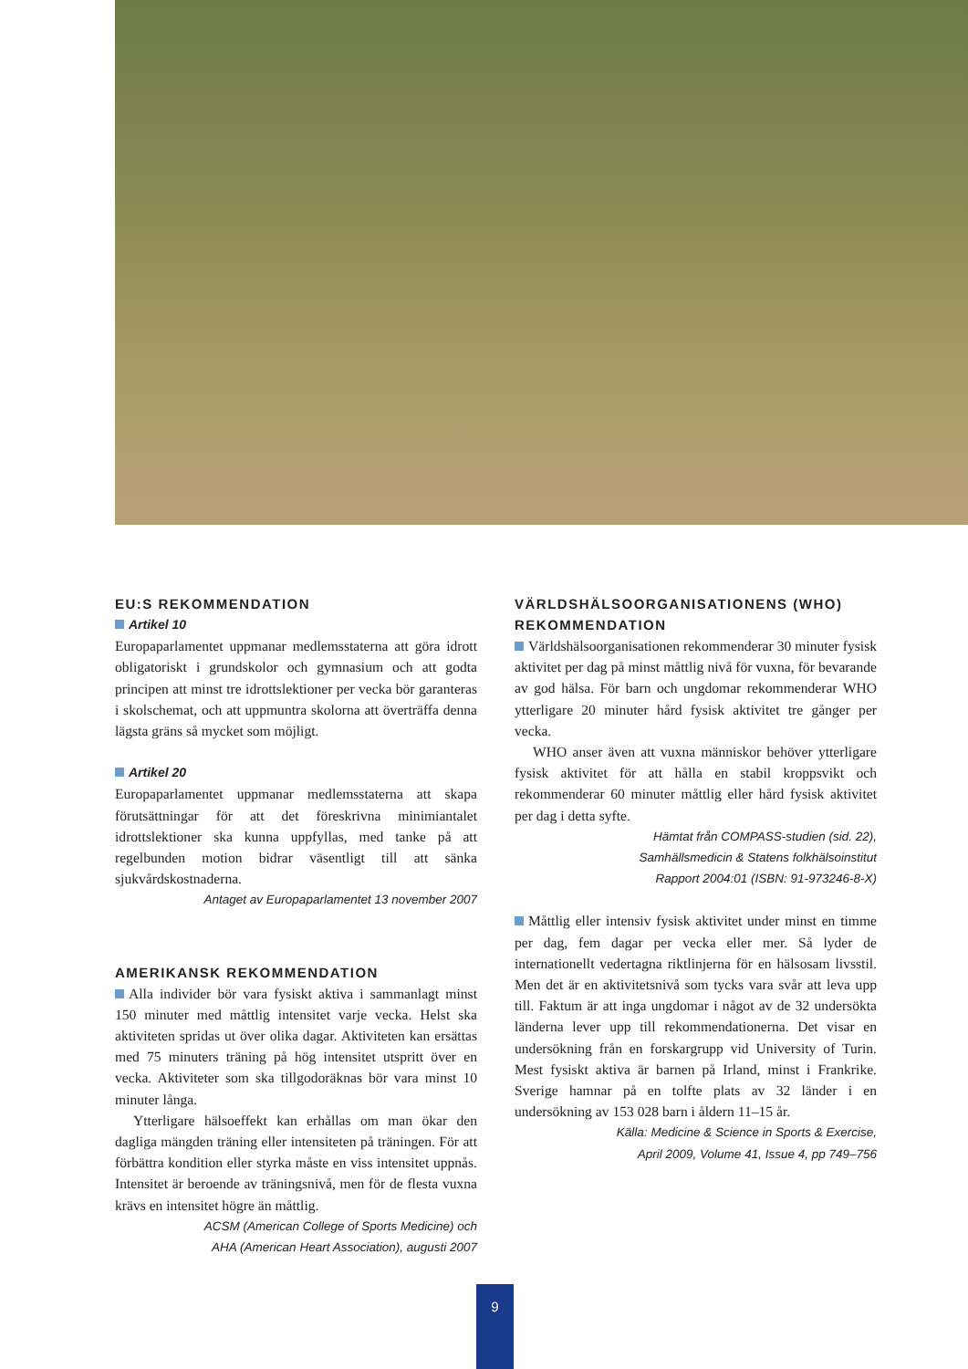EU:S REKOMMENDATION
Artikel 10
Europaparlamentet uppmanar medlemsstaterna att göra idrott obligatoriskt i grundskolor och gymnasium och att godta principen att minst tre idrottslektioner per vecka bör garanteras i skolschemat, och att uppmuntra skolorna att överträffa denna lägsta gräns så mycket som möjligt.
Artikel 20
Europaparlamentet uppmanar medlemsstaterna att skapa förutsättningar för att det föreskrivna minimiantalet idrottslektioner ska kunna uppfyllas, med tanke på att regelbunden motion bidrar väsentligt till att sänka sjukvårdskostnaderna.
Antaget av Europaparlamentet 13 november 2007
AMERIKANSK REKOMMENDATION
Alla individer bör vara fysiskt aktiva i sammanlagt minst 150 minuter med måttlig intensitet varje vecka. Helst ska aktiviteten spridas ut över olika dagar. Aktiviteten kan ersättas med 75 minuters träning på hög intensitet utspritt över en vecka. Aktiviteter som ska tillgodoräknas bör vara minst 10 minuter långa.
Ytterligare hälsoeffekt kan erhållas om man ökar den dagliga mängden träning eller intensiteten på träningen. För att förbättra kondition eller styrka måste en viss intensitet uppnås. Intensitet är beroende av träningsnivå, men för de flesta vuxna krävs en intensitet högre än måttlig.
ACSM (American College of Sports Medicine) och
AHA (American Heart Association), augusti 2007
VÄRLDSHÄLSOORGANISATIONENS (WHO) REKOMMENDATION
Världshälsoorganisationen rekommenderar 30 minuter fysisk aktivitet per dag på minst måttlig nivå för vuxna, för bevarande av god hälsa. För barn och ungdomar rekommenderar WHO ytterligare 20 minuter hård fysisk aktivitet tre gånger per vecka.
WHO anser även att vuxna människor behöver ytterligare fysisk aktivitet för att hålla en stabil kroppsvikt och rekommenderar 60 minuter måttlig eller hård fysisk aktivitet per dag i detta syfte.
Hämtat från COMPASS-studien (sid. 22),
Samhällsmedicin & Statens folkhälsoinstitut
Rapport 2004:01 (ISBN: 91-973246-8-X)
Måttlig eller intensiv fysisk aktivitet under minst en timme per dag, fem dagar per vecka eller mer. Så lyder de internationellt vedertagna riktlinjerna för en hälsosam livsstil. Men det är en aktivitetsnivå som tycks vara svår att leva upp till. Faktum är att inga ungdomar i något av de 32 undersökta länderna lever upp till rekommendationerna. Det visar en undersökning från en forskargrupp vid University of Turin. Mest fysiskt aktiva är barnen på Irland, minst i Frankrike. Sverige hamnar på en tolfte plats av 32 länder i en undersökning av 153 028 barn i åldern 11–15 år.
Källa: Medicine & Science in Sports & Exercise,
April 2009, Volume 41, Issue 4, pp 749–756
9